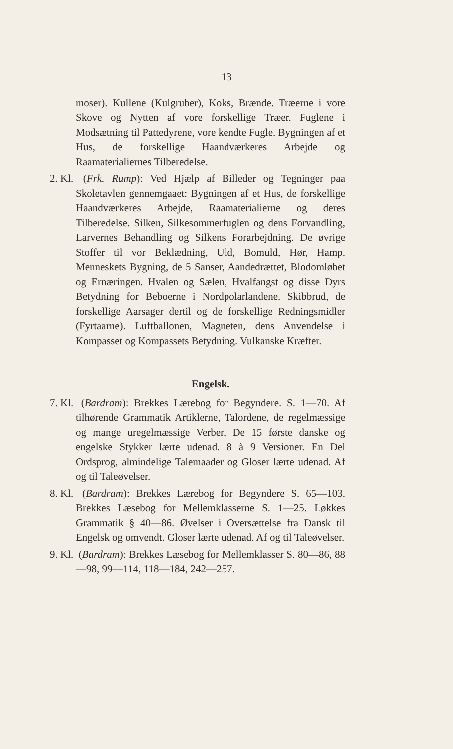13
moser). Kullene (Kulgruber), Koks, Brænde. Træerne i vore Skove og Nytten af vore forskellige Træer. Fuglene i Modsætning til Pattedyrene, vore kendte Fugle. Bygningen af et Hus, de forskellige Haandværkeres Arbejde og Raamaterialiernes Tilberedelse.
2. Kl. (Frk. Rump): Ved Hjælp af Billeder og Tegninger paa Skoletavlen gennemgaaet: Bygningen af et Hus, de forskellige Haandværkeres Arbejde, Raamaterialierne og deres Tilberedelse. Silken, Silkesommerfuglen og dens Forvandling, Larvernes Behandling og Silkens Forarbejdning. De øvrige Stoffer til vor Beklædning, Uld, Bomuld, Hør, Hamp. Menneskets Bygning, de 5 Sanser, Aandedrættet, Blodomløbet og Ernæringen. Hvalen og Sælen, Hvalfangst og disse Dyrs Betydning for Beboerne i Nordpolarlandene. Skibbrud, de forskellige Aarsager dertil og de forskellige Redningsmidler (Fyrtaarne). Luftballonen, Magneten, dens Anvendelse i Kompasset og Kompassets Betydning. Vulkanske Kræfter.
Engelsk.
7. Kl. (Bardram): Brekkes Lærebog for Begyndere. S. 1—70. Af tilhørende Grammatik Artiklerne, Talordene, de regelmæssige og mange uregelmæssige Verber. De 15 første danske og engelske Stykker lærte udenad. 8 à 9 Versioner. En Del Ordsprog, almindelige Talemaader og Gloser lærte udenad. Af og til Taleøvelser.
8. Kl. (Bardram): Brekkes Lærebog for Begyndere S. 65—103. Brekkes Læsebog for Mellemklasserne S. 1—25. Løkkes Grammatik § 40—86. Øvelser i Oversættelse fra Dansk til Engelsk og omvendt. Gloser lærte udenad. Af og til Taleøvelser.
9. Kl. (Bardram): Brekkes Læsebog for Mellemklasser S. 80—86, 88—98, 99—114, 118—184, 242—257.